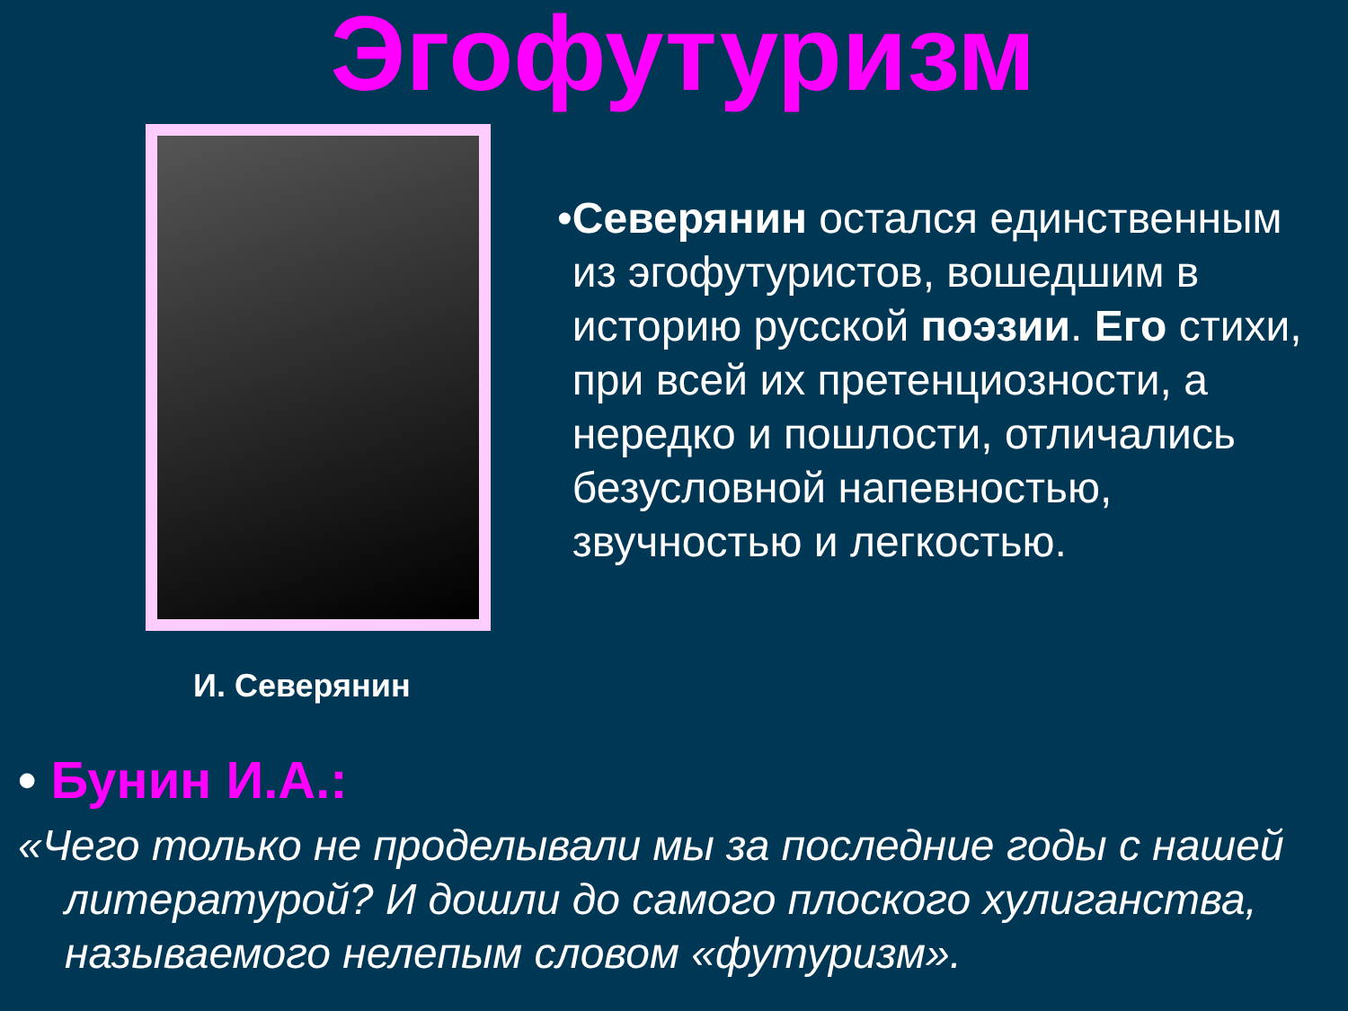Эгофутуризм
И. Северянин
• Северянин остался единственным из эгофутуристов, вошедшим в историю русской поэзии. Его стихи, при всей их претенциозности, а нередко и пошлости, отличались безусловной напевностью, звучностью и легкостью.
• Бунин И.А.:
«Чего только не проделывали мы за последние годы с нашей литературой? И дошли до самого плоского хулиганства, называемого нелепым словом «футуризм».